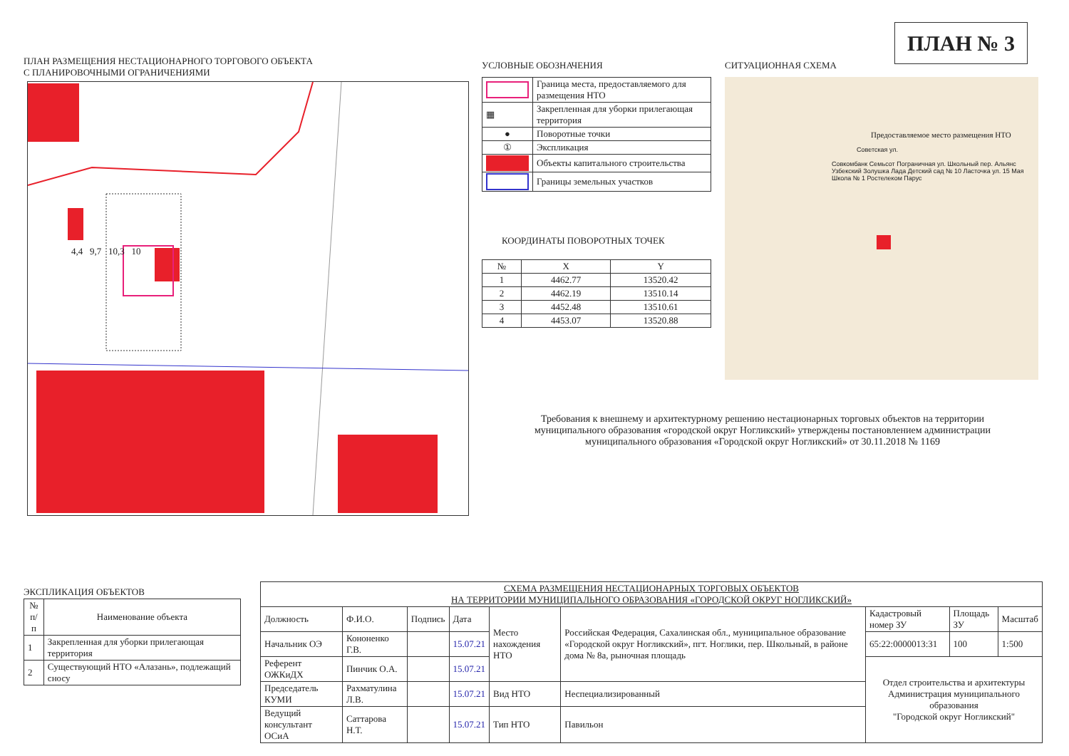ПЛАН № 3
ПЛАН РАЗМЕЩЕНИЯ НЕСТАЦИОНАРНОГО ТОРГОВОГО ОБЪЕКТА
С ПЛАНИРОВОЧНЫМИ ОГРАНИЧЕНИЯМИ
4,4 9,7 10,3 10
УСЛОВНЫЕ ОБОЗНАЧЕНИЯ
| | Граница места, предоставляемого для размещения НТО |
| ▦ | Закрепленная для уборки прилегающая территория |
| ● | Поворотные точки |
| ① | Экспликация |
| | Объекты капитального строительства |
| | Границы земельных участков |
КООРДИНАТЫ ПОВОРОТНЫХ ТОЧЕК
| № | X | Y |
| --- | --- | --- |
| 1 | 4462.77 | 13520.42 |
| 2 | 4462.19 | 13510.14 |
| 3 | 4452.48 | 13510.61 |
| 4 | 4453.07 | 13520.88 |
СИТУАЦИОННАЯ СХЕМА
Предоставляемое место размещения НТО
Советская ул.
Совкомбанк Семьсот Пограничная ул. Школьный пер. Альянс Узбекский Золушка Лада Детский сад № 10 Ласточка ул. 15 Мая Школа № 1 Ростелеком Парус
Требования к внешнему и архитектурному решению нестационарных торговых объектов на территории муниципального образования «городской округ Ногликский» утверждены постановлением администрации муниципального образования «Городской округ Ногликский» от 30.11.2018 № 1169
ЭКСПЛИКАЦИЯ ОБЪЕКТОВ
| № п/п | Наименование объекта |
| --- | --- |
| 1 | Закрепленная для уборки прилегающая территория |
| 2 | Существующий НТО «Алазань», подлежащий сносу |
| СХЕМА РАЗМЕЩЕНИЯ НЕСТАЦИОНАРНЫХ ТОРГОВЫХ ОБЪЕКТОВ НА ТЕРРИТОРИИ МУНИЦИПАЛЬНОГО ОБРАЗОВАНИЯ «ГОРОДСКОЙ ОКРУГ НОГЛИКСКИЙ» | | | | | | | | |
| Должность | Ф.И.О. | Подпись | Дата | Место нахождения НТО | Российская Федерация, Сахалинская обл., муниципальное образование «Городской округ Ногликский», пгт. Ноглики, пер. Школьный, в районе дома № 8а, рыночная площадь | Кадастровый номер ЗУ | Площадь ЗУ | Масштаб |
| Начальник ОЭ | Кононенко Г.В. | | 15.07.21 | | | 65:22:0000013:31 | 100 | 1:500 |
| Референт ОЖКиДХ | Пинчик О.А. | | 15.07.21 | | | Отдел строительства и архитектуры Администрация муниципального образования "Городской округ Ногликский" | | |
| Председатель КУМИ | Рахматулина Л.В. | | 15.07.21 | Вид НТО | Неспециализированный | | | |
| Ведущий консультант ОСиА | Саттарова Н.Т. | | 15.07.21 | Тип НТО | Павильон | | | |